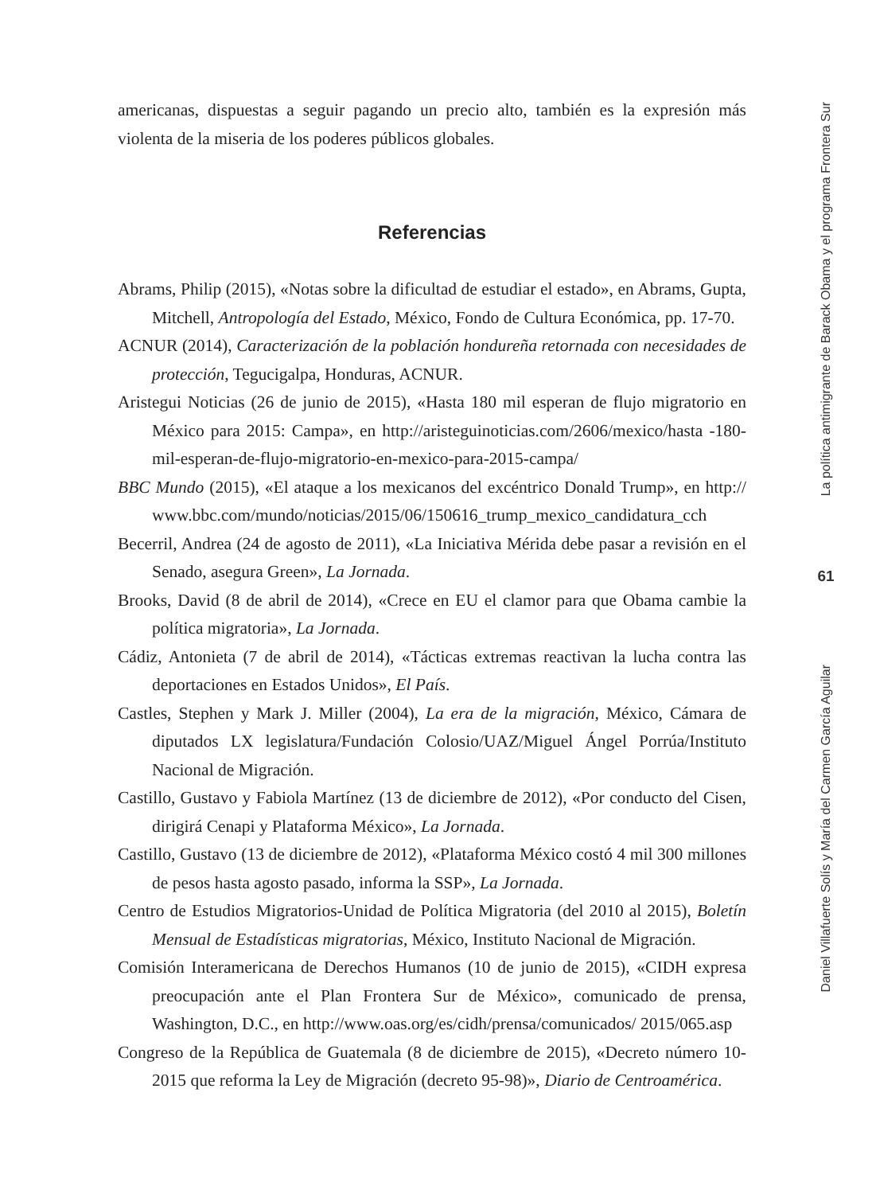americanas, dispuestas a seguir pagando un precio alto, también es la expresión más violenta de la miseria de los poderes públicos globales.
Referencias
Abrams, Philip (2015), «Notas sobre la dificultad de estudiar el estado», en Abrams, Gupta, Mitchell, Antropología del Estado, México, Fondo de Cultura Económica, pp. 17-70.
ACNUR (2014), Caracterización de la población hondureña retornada con necesidades de protección, Tegucigalpa, Honduras, ACNUR.
Aristegui Noticias (26 de junio de 2015), «Hasta 180 mil esperan de flujo migratorio en México para 2015: Campa», en http://aristeguinoticias.com/2606/mexico/hasta -180-mil-esperan-de-flujo-migratorio-en-mexico-para-2015-campa/
BBC Mundo (2015), «El ataque a los mexicanos del excéntrico Donald Trump», en http:// www.bbc.com/mundo/noticias/2015/06/150616_trump_mexico_candidatura_cch
Becerril, Andrea (24 de agosto de 2011), «La Iniciativa Mérida debe pasar a revisión en el Senado, asegura Green», La Jornada.
Brooks, David (8 de abril de 2014), «Crece en EU el clamor para que Obama cambie la política migratoria», La Jornada.
Cádiz, Antonieta (7 de abril de 2014), «Tácticas extremas reactivan la lucha contra las deportaciones en Estados Unidos», El País.
Castles, Stephen y Mark J. Miller (2004), La era de la migración, México, Cámara de diputados LX legislatura/Fundación Colosio/UAZ/Miguel Ángel Porrúa/Instituto Nacional de Migración.
Castillo, Gustavo y Fabiola Martínez (13 de diciembre de 2012), «Por conducto del Cisen, dirigirá Cenapi y Plataforma México», La Jornada.
Castillo, Gustavo (13 de diciembre de 2012), «Plataforma México costó 4 mil 300 millones de pesos hasta agosto pasado, informa la SSP», La Jornada.
Centro de Estudios Migratorios-Unidad de Política Migratoria (del 2010 al 2015), Boletín Mensual de Estadísticas migratorias, México, Instituto Nacional de Migración.
Comisión Interamericana de Derechos Humanos (10 de junio de 2015), «CIDH expresa preocupación ante el Plan Frontera Sur de México», comunicado de prensa, Washington, D.C., en http://www.oas.org/es/cidh/prensa/comunicados/ 2015/065.asp
Congreso de la República de Guatemala (8 de diciembre de 2015), «Decreto número 10-2015 que reforma la Ley de Migración (decreto 95-98)», Diario de Centroamérica.
La política antimigrante de Barack Obama y el programa Frontera Sur
61
Daniel Villafuerte Solís y María del Carmen García Aguilar